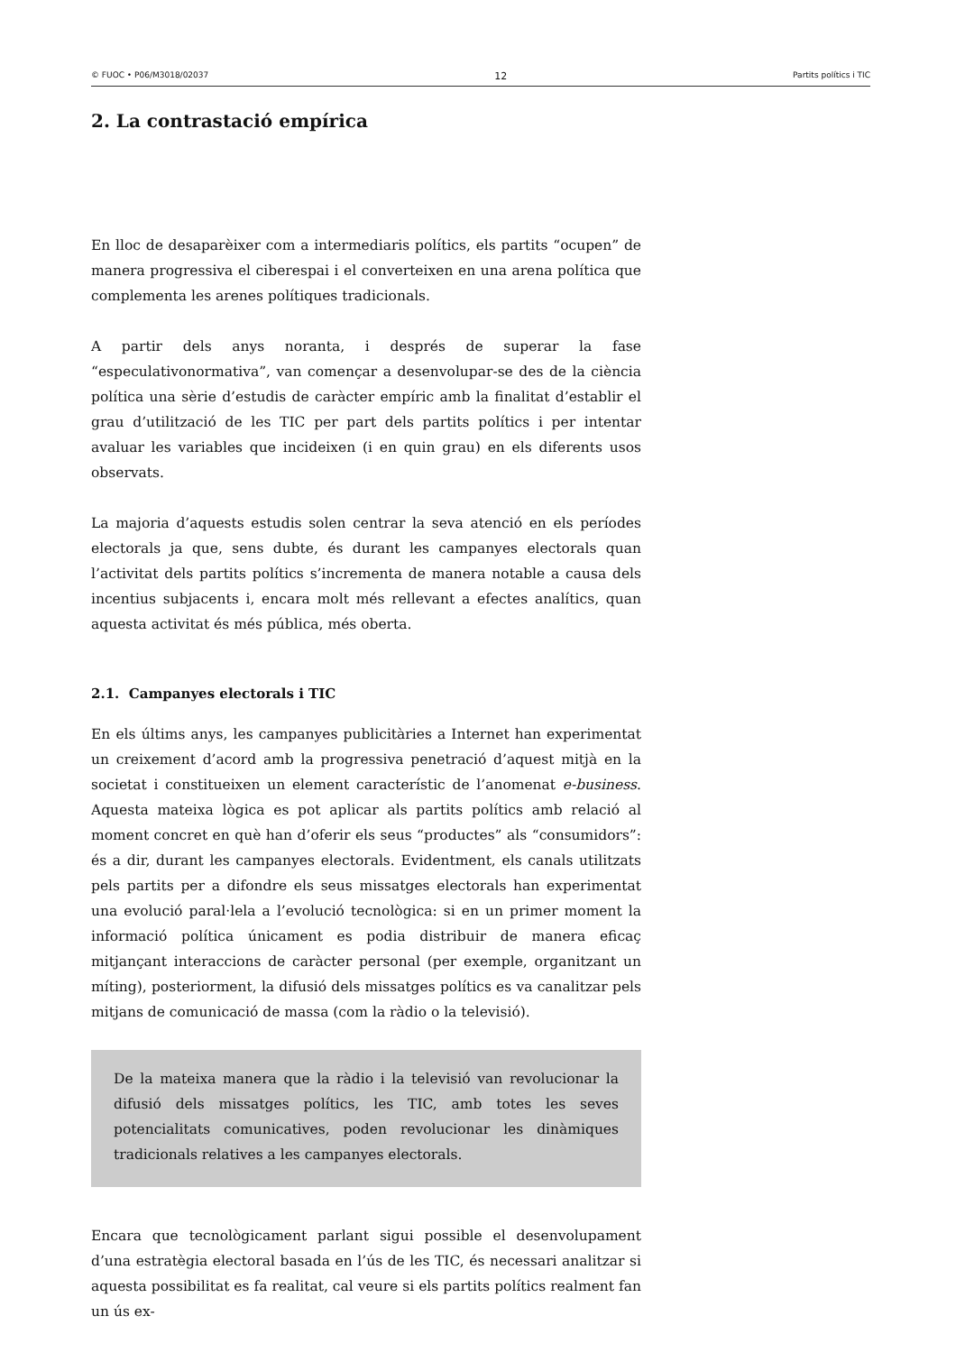© FUOC • P06/M3018/02037 12 Partits polítics i TIC
2. La contrastació empírica
En lloc de desaparèixer com a intermediaris polítics, els partits “ocupen” de manera progressiva el ciberespai i el converteixen en una arena política que complementa les arenes polítiques tradicionals.
A partir dels anys noranta, i després de superar la fase “especulativonormativa”, van començar a desenvolupar-se des de la ciència política una sèrie d’estudis de caràcter empíric amb la finalitat d’establir el grau d’utilització de les TIC per part dels partits polítics i per intentar avaluar les variables que incideixen (i en quin grau) en els diferents usos observats.
La majoria d’aquests estudis solen centrar la seva atenció en els períodes electorals ja que, sens dubte, és durant les campanyes electorals quan l’activitat dels partits polítics s’incrementa de manera notable a causa dels incentius subjacents i, encara molt més rellevant a efectes analítics, quan aquesta activitat és més pública, més oberta.
2.1. Campanyes electorals i TIC
En els últims anys, les campanyes publicitàries a Internet han experimentat un creixement d’acord amb la progressiva penetració d’aquest mitjà en la societat i constitueixen un element característic de l’anomenat e-business. Aquesta mateixa lògica es pot aplicar als partits polítics amb relació al moment concret en què han d’oferir els seus “productes” als “consumidors”: és a dir, durant les campanyes electorals. Evidentment, els canals utilitzats pels partits per a difondre els seus missatges electorals han experimentat una evolució paral·lela a l’evolució tecnològica: si en un primer moment la informació política únicament es podia distribuir de manera eficaç mitjançant interaccions de caràcter personal (per exemple, organitzant un míting), posteriorment, la difusió dels missatges polítics es va canalitzar pels mitjans de comunicació de massa (com la ràdio o la televisió).
De la mateixa manera que la ràdio i la televisió van revolucionar la difusió dels missatges polítics, les TIC, amb totes les seves potencialitats comunicatives, poden revolucionar les dinàmiques tradicionals relatives a les campanyes electorals.
Encara que tecnològicament parlant sigui possible el desenvolupament d’una estratègia electoral basada en l’ús de les TIC, és necessari analitzar si aquesta possibilitat es fa realitat, cal veure si els partits polítics realment fan un ús ex-